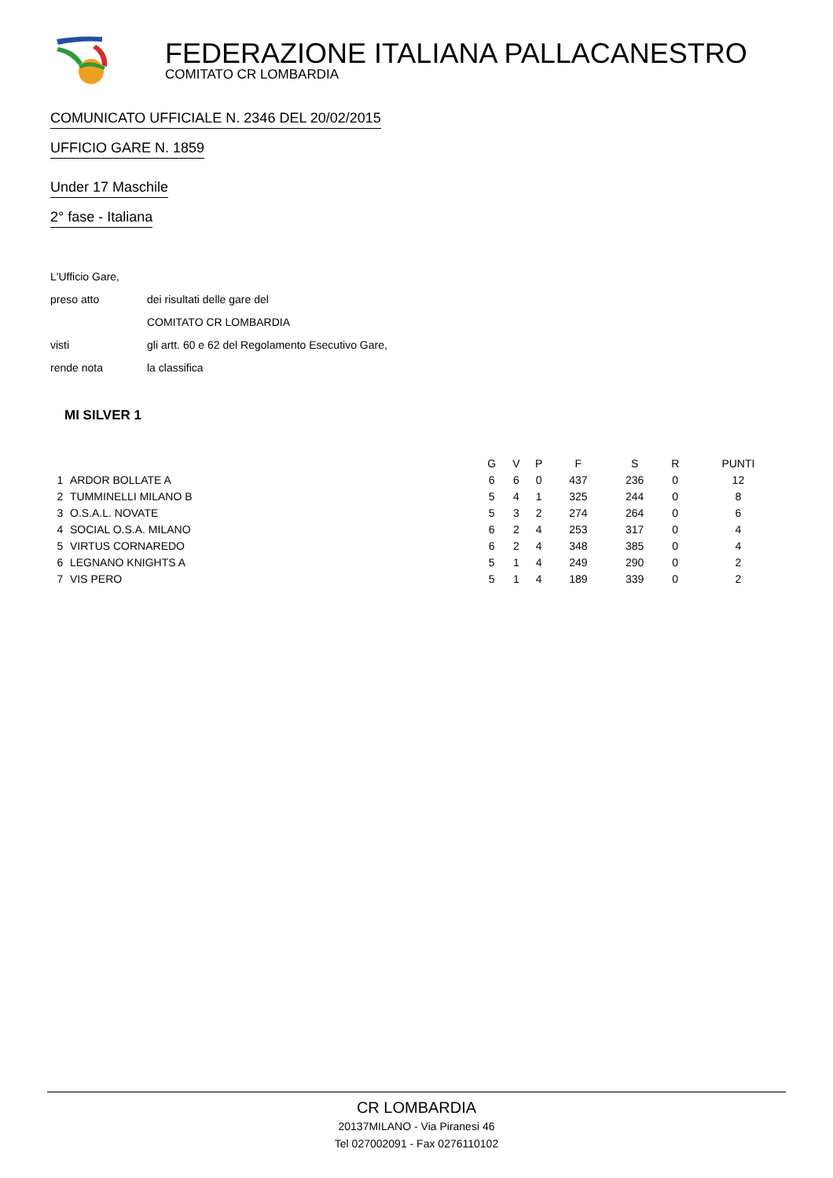FEDERAZIONE ITALIANA PALLACANESTRO
COMITATO CR LOMBARDIA
COMUNICATO UFFICIALE N. 2346 DEL 20/02/2015
UFFICIO GARE N. 1859
Under 17 Maschile
2° fase - Italiana
L'Ufficio Gare,
preso atto dei risultati delle gare del
COMITATO CR LOMBARDIA
visti gli artt. 60 e 62 del Regolamento Esecutivo Gare,
rende nota la classifica
MI SILVER 1
| | | G | V | P | F | S | R | PUNTI |
| --- | --- | --- | --- | --- | --- | --- | --- | --- |
| 1 | ARDOR BOLLATE A | 6 | 6 | 0 | 437 | 236 | 0 | 12 |
| 2 | TUMMINELLI MILANO B | 5 | 4 | 1 | 325 | 244 | 0 | 8 |
| 3 | O.S.A.L. NOVATE | 5 | 3 | 2 | 274 | 264 | 0 | 6 |
| 4 | SOCIAL O.S.A. MILANO | 6 | 2 | 4 | 253 | 317 | 0 | 4 |
| 5 | VIRTUS CORNAREDO | 6 | 2 | 4 | 348 | 385 | 0 | 4 |
| 6 | LEGNANO KNIGHTS A | 5 | 1 | 4 | 249 | 290 | 0 | 2 |
| 7 | VIS PERO | 5 | 1 | 4 | 189 | 339 | 0 | 2 |
CR LOMBARDIA
20137MILANO - Via Piranesi 46
Tel 027002091 - Fax 0276110102